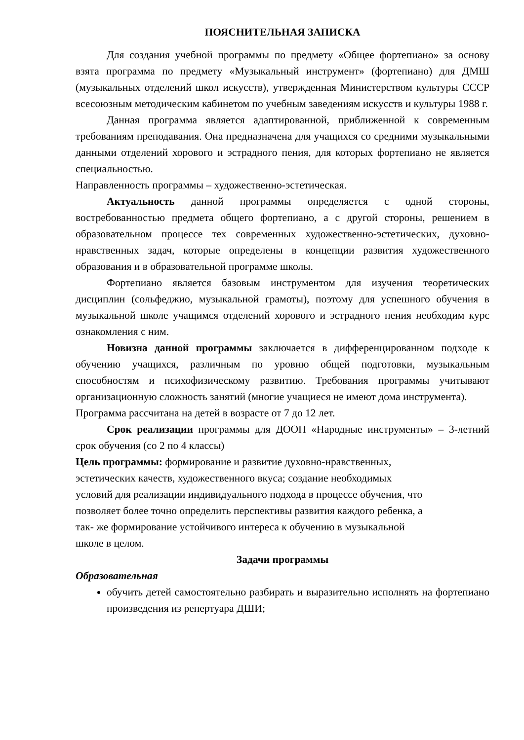ПОЯСНИТЕЛЬНАЯ ЗАПИСКА
Для создания учебной программы по предмету «Общее фортепиано» за основу взята программа по предмету «Музыкальный инструмент» (фортепиано) для ДМШ (музыкальных отделений школ искусств), утвержденная Министерством культуры СССР всесоюзным методическим кабинетом по учебным заведениям искусств и культуры 1988 г.
Данная программа является адаптированной, приближенной к современным требованиям преподавания. Она предназначена для учащихся со средними музыкальными данными отделений хорового и эстрадного пения, для которых фортепиано не является специальностью.
Направленность программы – художественно-эстетическая.
Актуальность данной программы определяется с одной стороны, востребованностью предмета общего фортепиано, а с другой стороны, решением в образовательном процессе тех современных художественно-эстетических, духовно-нравственных задач, которые определены в концепции развития художественного образования и в образовательной программе школы.
Фортепиано является базовым инструментом для изучения теоретических дисциплин (сольфеджио, музыкальной грамоты), поэтому для успешного обучения в музыкальной школе учащимся отделений хорового и эстрадного пения необходим курс ознакомления с ним.
Новизна данной программы заключается в дифференцированном подходе к обучению учащихся, различным по уровню общей подготовки, музыкальным способностям и психофизическому развитию. Требования программы учитывают организационную сложность занятий (многие учащиеся не имеют дома инструмента).
Программа рассчитана на детей в возрасте от 7 до 12 лет.
Срок реализации программы для ДООП «Народные инструменты» – 3-летний срок обучения (со 2 по 4 классы)
Цель программы: формирование и развитие духовно-нравственных,
эстетических качеств, художественного вкуса; создание необходимых
условий для реализации индивидуального подхода в процессе обучения, что
позволяет более точно определить перспективы развития каждого ребенка, а
так- же формирование устойчивого интереса к обучению в музыкальной
школе в целом.
Задачи программы
Образовательная
обучить детей самостоятельно разбирать и выразительно исполнять на фортепиано произведения из репертуара ДШИ;